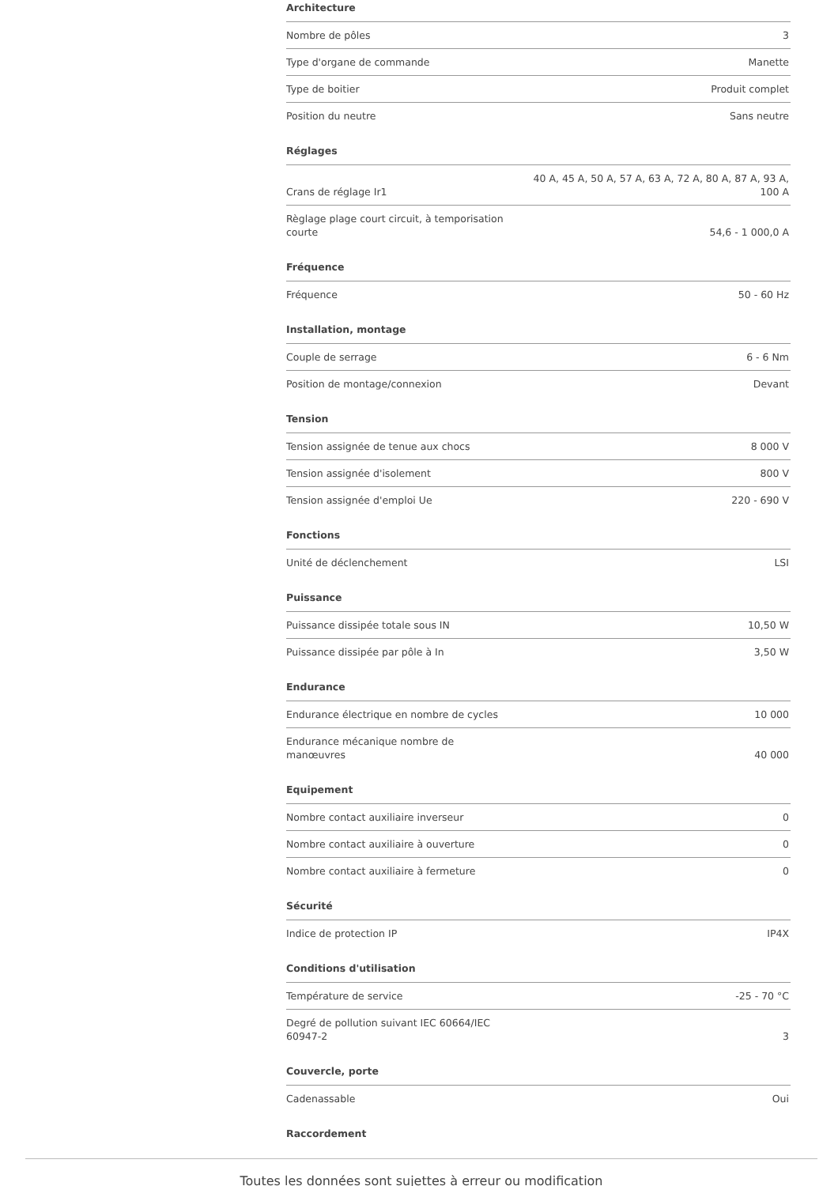Architecture
| Nombre de pôles | 3 |
| Type d'organe de commande | Manette |
| Type de boitier | Produit complet |
| Position du neutre | Sans neutre |
Réglages
| Crans de réglage Ir1 | 40 A, 45 A, 50 A, 57 A, 63 A, 72 A, 80 A, 87 A, 93 A, 100 A |
| Règlage plage court circuit, à temporisation courte | 54,6 - 1 000,0 A |
Fréquence
| Fréquence | 50 - 60 Hz |
Installation, montage
| Couple de serrage | 6 - 6 Nm |
| Position de montage/connexion | Devant |
Tension
| Tension assignée de tenue aux chocs | 8 000 V |
| Tension assignée d'isolement | 800 V |
| Tension assignée d'emploi Ue | 220 - 690 V |
Fonctions
| Unité de déclenchement | LSI |
Puissance
| Puissance dissipée totale sous IN | 10,50 W |
| Puissance dissipée par pôle à In | 3,50 W |
Endurance
| Endurance électrique en nombre de cycles | 10 000 |
| Endurance mécanique nombre de manœuvres | 40 000 |
Equipement
| Nombre contact auxiliaire inverseur | 0 |
| Nombre contact auxiliaire à ouverture | 0 |
| Nombre contact auxiliaire à fermeture | 0 |
Sécurité
| Indice de protection IP | IP4X |
Conditions d'utilisation
| Température de service | -25 - 70 °C |
| Degré de pollution suivant IEC 60664/IEC 60947-2 | 3 |
Couvercle, porte
| Cadenassable | Oui |
Raccordement
Toutes les données sont sujettes à erreur ou modification